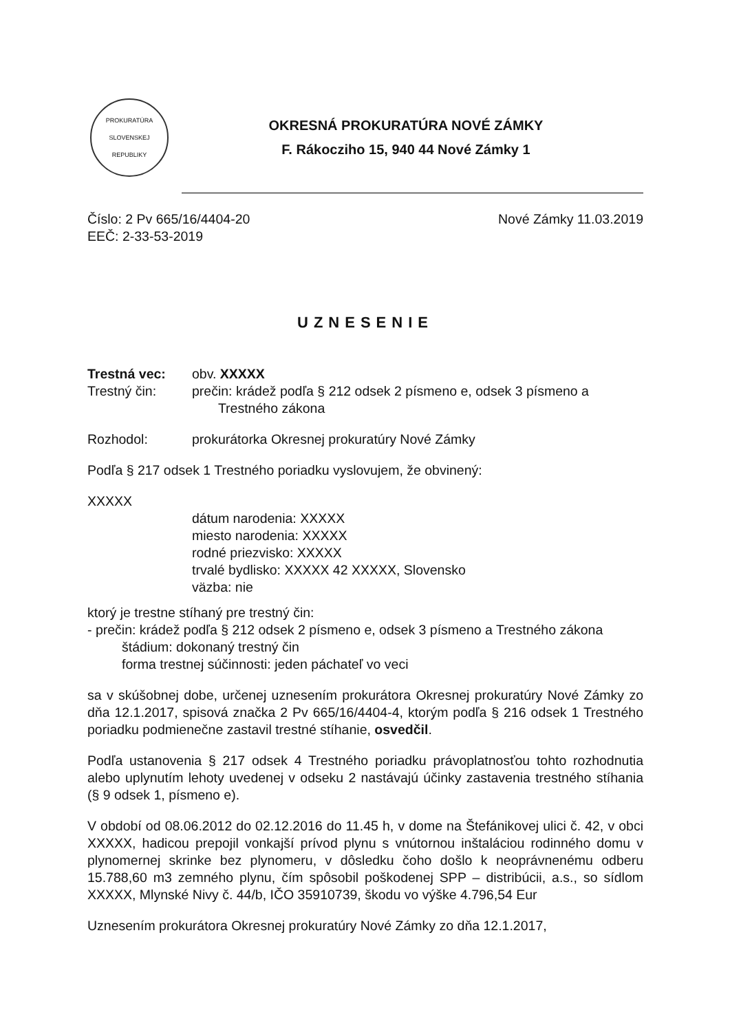PROKURATÚRA
SLOVENSKEJ REPUBLIKY
OKRESNÁ PROKURATÚRA NOVÉ ZÁMKY
F. Rákocziho 15, 940 44 Nové Zámky 1
Číslo: 2 Pv 665/16/4404-20
EEČ: 2-33-53-2019
Nové Zámky 11.03.2019
UZNESENIE
Trestná vec: obv. XXXXX
Trestný čin: prečin: krádež podľa § 212 odsek 2 písmeno e, odsek 3 písmeno a
Trestného zákona
Rozhodol: prokurátorka Okresnej prokuratúry Nové Zámky
Podľa § 217 odsek 1 Trestného poriadku vyslovujem, že obvinený:
XXXXX
dátum narodenia: XXXXX
miesto narodenia: XXXXX
rodné priezvisko: XXXXX
trvalé bydlisko: XXXXX 42 XXXXX, Slovensko
väzba: nie
ktorý je trestne stíhaný pre trestný čin:
- prečin: krádež podľa § 212 odsek 2 písmeno e, odsek 3 písmeno a Trestného zákona
štádium: dokonaný trestný čin
forma trestnej súčinnosti: jeden páchateľ vo veci
sa v skúšobnej dobe, určenej uznesením prokurátora Okresnej prokuratúry Nové Zámky zo dňa 12.1.2017, spisová značka 2 Pv 665/16/4404-4, ktorým podľa § 216 odsek 1 Trestného poriadku podmienečne zastavil trestné stíhanie, osvedčil.
Podľa ustanovenia § 217 odsek 4 Trestného poriadku právoplatnosťou tohto rozhodnutia alebo uplynutím lehoty uvedenej v odseku 2 nastávajú účinky zastavenia trestného stíhania (§ 9 odsek 1, písmeno e).
V období od 08.06.2012 do 02.12.2016 do 11.45 h, v dome na Štefánikovej ulici č. 42, v obci XXXXX, hadicou prepojil vonkajší prívod plynu s vnútornou inštaláciou rodinného domu v plynomernej skrinke bez plynomeru, v dôsledku čoho došlo k neoprávnenému odberu 15.788,60 m3 zemného plynu, čím spôsobil poškodenej SPP – distribúcii, a.s., so sídlom XXXXX, Mlynské Nivy č. 44/b, IČO 35910739, škodu vo výške 4.796,54 Eur
Uznesením prokurátora Okresnej prokuratúry Nové Zámky zo dňa 12.1.2017,